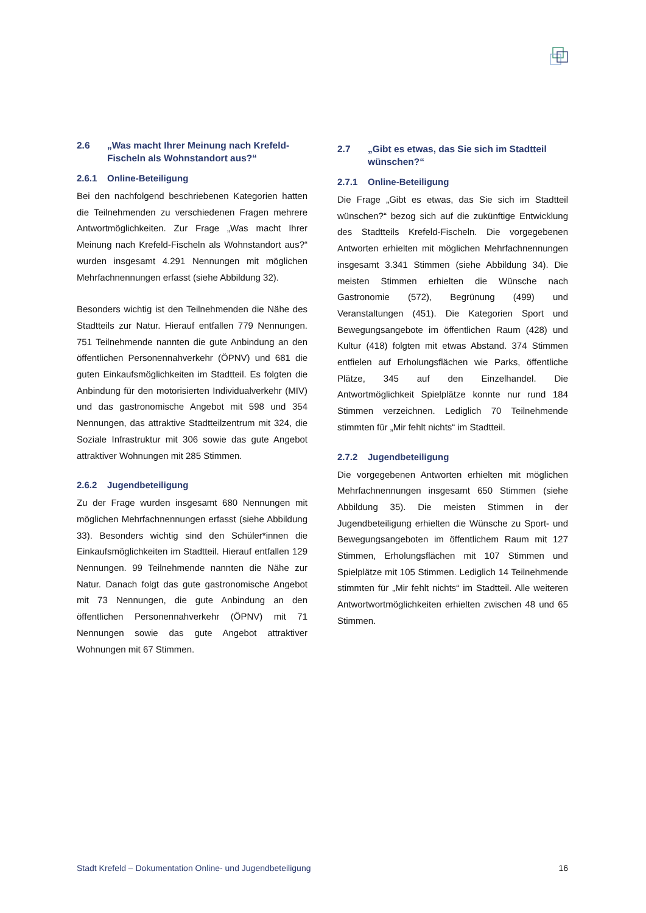2.6 „Was macht Ihrer Meinung nach Krefeld-Fischeln als Wohnstandort aus?“
2.6.1 Online-Beteiligung
Bei den nachfolgend beschriebenen Kategorien hatten die Teilnehmenden zu verschiedenen Fragen mehrere Antwortmöglichkeiten. Zur Frage „Was macht Ihrer Meinung nach Krefeld-Fischeln als Wohnstandort aus?“ wurden insgesamt 4.291 Nennungen mit möglichen Mehrfachnennungen erfasst (siehe Abbildung 32).
Besonders wichtig ist den Teilnehmenden die Nähe des Stadtteils zur Natur. Hierauf entfallen 779 Nennungen. 751 Teilnehmende nannten die gute Anbindung an den öffentlichen Personennahverkehr (ÖPNV) und 681 die guten Einkaufsmöglichkeiten im Stadtteil. Es folgten die Anbindung für den motorisierten Individualverkehr (MIV) und das gastronomische Angebot mit 598 und 354 Nennungen, das attraktive Stadtteilzentrum mit 324, die Soziale Infrastruktur mit 306 sowie das gute Angebot attraktiver Wohnungen mit 285 Stimmen.
2.6.2 Jugendbeteiligung
Zu der Frage wurden insgesamt 680 Nennungen mit möglichen Mehrfachnennungen erfasst (siehe Abbildung 33). Besonders wichtig sind den Schüler*innen die Einkaufsmöglichkeiten im Stadtteil. Hierauf entfallen 129 Nennungen. 99 Teilnehmende nannten die Nähe zur Natur. Danach folgt das gute gastronomische Angebot mit 73 Nennungen, die gute Anbindung an den öffentlichen Personennahverkehr (ÖPNV) mit 71 Nennungen sowie das gute Angebot attraktiver Wohnungen mit 67 Stimmen.
2.7 „Gibt es etwas, das Sie sich im Stadtteil wünschen?“
2.7.1 Online-Beteiligung
Die Frage „Gibt es etwas, das Sie sich im Stadtteil wünschen?“ bezog sich auf die zukünftige Entwicklung des Stadtteils Krefeld-Fischeln. Die vorgegebenen Antworten erhielten mit möglichen Mehrfachnennungen insgesamt 3.341 Stimmen (siehe Abbildung 34). Die meisten Stimmen erhielten die Wünsche nach Gastronomie (572), Begrünung (499) und Veranstaltungen (451). Die Kategorien Sport und Bewegungsangebote im öffentlichen Raum (428) und Kultur (418) folgten mit etwas Abstand. 374 Stimmen entfielen auf Erholungsflächen wie Parks, öffentliche Plätze, 345 auf den Einzelhandel. Die Antwortmöglichkeit Spielplätze konnte nur rund 184 Stimmen verzeichnen. Lediglich 70 Teilnehmende stimmten für „Mir fehlt nichts“ im Stadtteil.
2.7.2 Jugendbeteiligung
Die vorgegebenen Antworten erhielten mit möglichen Mehrfachnennungen insgesamt 650 Stimmen (siehe Abbildung 35). Die meisten Stimmen in der Jugendbeteiligung erhielten die Wünsche zu Sport- und Bewegungsangeboten im öffentlichem Raum mit 127 Stimmen, Erholungsflächen mit 107 Stimmen und Spielplätze mit 105 Stimmen. Lediglich 14 Teilnehmende stimmten für „Mir fehlt nichts“ im Stadtteil. Alle weiteren Antwortwortmöglichkeiten erhielten zwischen 48 und 65 Stimmen.
Stadt Krefeld – Dokumentation Online- und Jugendbeteiligung 16